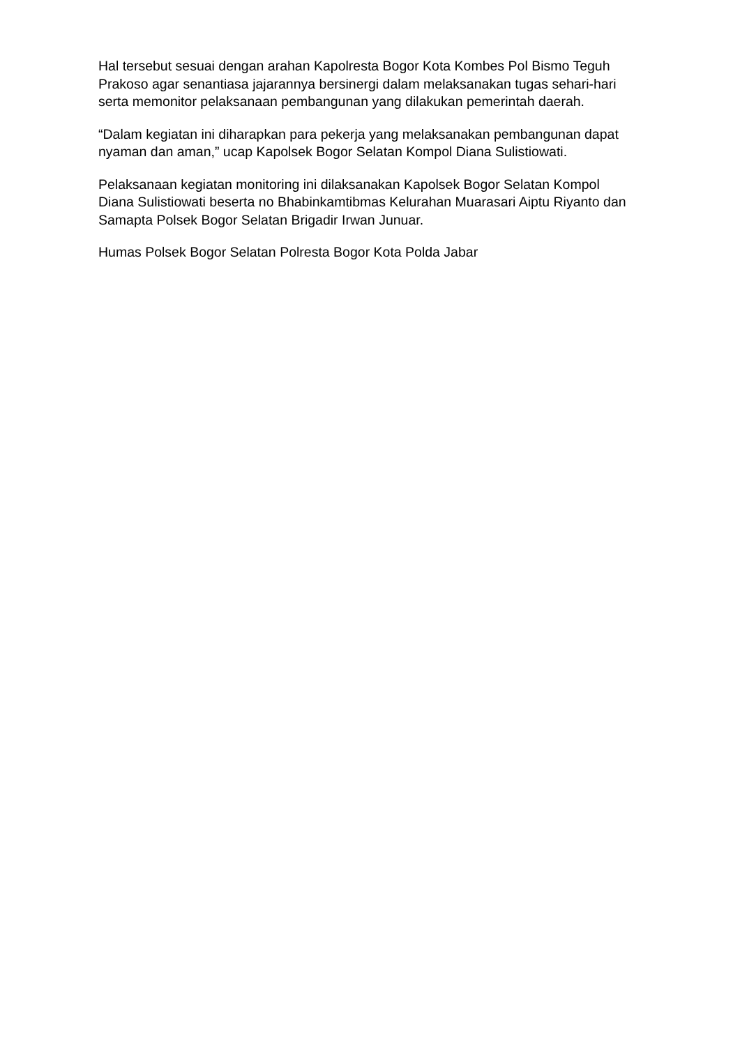Hal tersebut sesuai dengan arahan Kapolresta Bogor Kota Kombes Pol Bismo Teguh Prakoso agar senantiasa jajarannya bersinergi dalam melaksanakan tugas sehari-hari serta memonitor pelaksanaan pembangunan yang dilakukan pemerintah daerah.
“Dalam kegiatan ini diharapkan para pekerja yang melaksanakan pembangunan dapat nyaman dan aman,” ucap Kapolsek Bogor Selatan Kompol Diana Sulistiowati.
Pelaksanaan kegiatan monitoring ini dilaksanakan Kapolsek Bogor Selatan Kompol Diana Sulistiowati beserta no Bhabinkamtibmas Kelurahan Muarasari Aiptu Riyanto dan Samapta Polsek Bogor Selatan Brigadir Irwan Junuar.
Humas Polsek Bogor Selatan Polresta Bogor Kota Polda Jabar